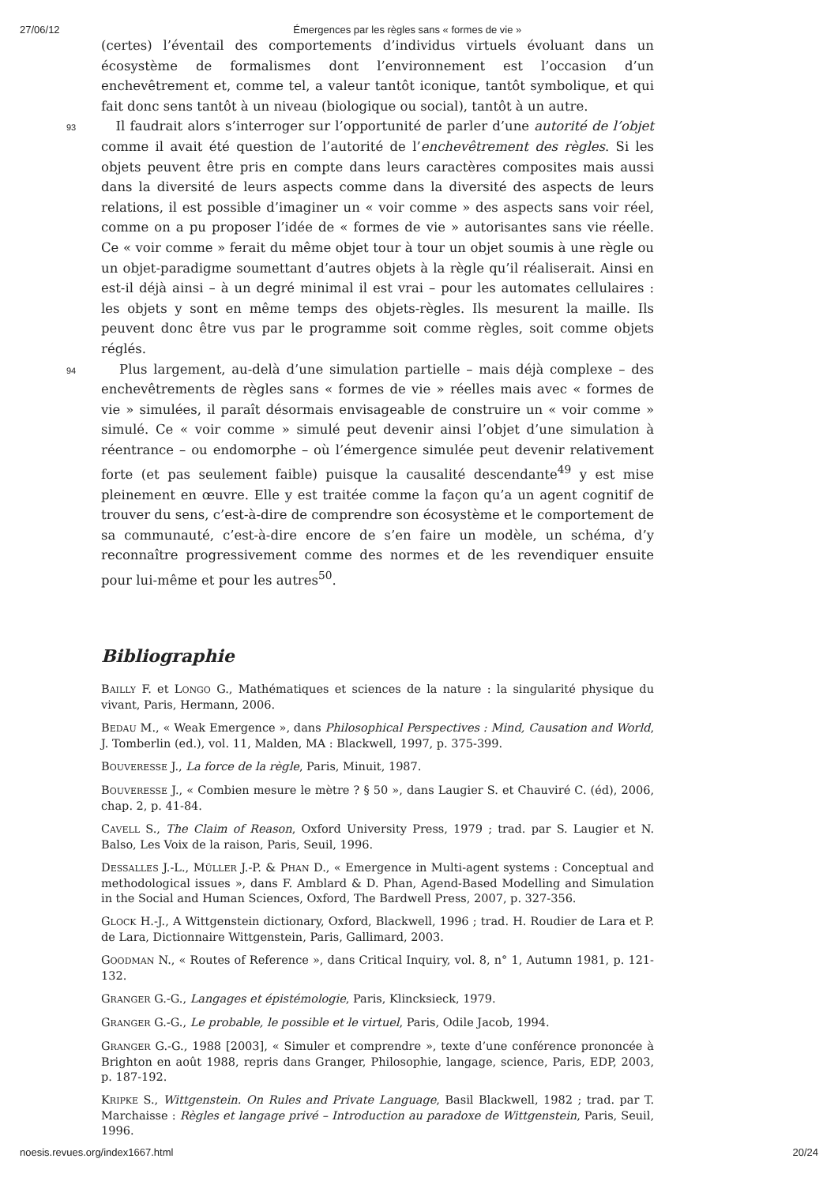27/06/12 Émergences par les règles sans « formes de vie »
(certes) l’éventail des comportements d’individus virtuels évoluant dans un écosystème de formalismes dont l’environnement est l’occasion d’un enchevêtrement et, comme tel, a valeur tantôt iconique, tantôt symbolique, et qui fait donc sens tantôt à un niveau (biologique ou social), tantôt à un autre.
93 Il faudrait alors s’interroger sur l’opportunité de parler d’une autorité de l’objet comme il avait été question de l’autorité de l’enchevêtrement des règles. Si les objets peuvent être pris en compte dans leurs caractères composites mais aussi dans la diversité de leurs aspects comme dans la diversité des aspects de leurs relations, il est possible d’imaginer un « voir comme » des aspects sans voir réel, comme on a pu proposer l’idée de « formes de vie » autorisantes sans vie réelle. Ce « voir comme » ferait du même objet tour à tour un objet soumis à une règle ou un objet-paradigme soumettant d’autres objets à la règle qu’il réaliserait. Ainsi en est-il déjà ainsi – à un degré minimal il est vrai – pour les automates cellulaires : les objets y sont en même temps des objets-règles. Ils mesurent la maille. Ils peuvent donc être vus par le programme soit comme règles, soit comme objets réglés.
94 Plus largement, au-delà d’une simulation partielle – mais déjà complexe – des enchevêtrements de règles sans « formes de vie » réelles mais avec « formes de vie » simulées, il paraît désormais envisageable de construire un « voir comme » simulé. Ce « voir comme » simulé peut devenir ainsi l’objet d’une simulation à réentrance – ou endomorphe – où l’émergence simulée peut devenir relativement forte (et pas seulement faible) puisque la causalité descendante<sup>49</sup> y est mise pleinement en œuvre. Elle y est traitée comme la façon qu’a un agent cognitif de trouver du sens, c’est-à-dire de comprendre son écosystème et le comportement de sa communauté, c’est-à-dire encore de s’en faire un modèle, un schéma, d’y reconnaître progressivement comme des normes et de les revendiquer ensuite pour lui-même et pour les autres<sup>50</sup>.
Bibliographie
BAILLY F. et LONGO G., Mathématiques et sciences de la nature : la singularité physique du vivant, Paris, Hermann, 2006.
BEDAU M., « Weak Emergence », dans Philosophical Perspectives : Mind, Causation and World, J. Tomberlin (ed.), vol. 11, Malden, MA : Blackwell, 1997, p. 375-399.
BOUVERESSE J., La force de la règle, Paris, Minuit, 1987.
BOUVERESSE J., « Combien mesure le mètre ? § 50 », dans Laugier S. et Chauviré C. (éd), 2006, chap. 2, p. 41-84.
CAVELL S., The Claim of Reason, Oxford University Press, 1979 ; trad. par S. Laugier et N. Balso, Les Voix de la raison, Paris, Seuil, 1996.
DESSALLES J.-L., MÜLLER J.-P. & PHAN D., « Emergence in Multi-agent systems : Conceptual and methodological issues », dans F. Amblard & D. Phan, Agend-Based Modelling and Simulation in the Social and Human Sciences, Oxford, The Bardwell Press, 2007, p. 327-356.
GLOCK H.-J., A Wittgenstein dictionary, Oxford, Blackwell, 1996 ; trad. H. Roudier de Lara et P. de Lara, Dictionnaire Wittgenstein, Paris, Gallimard, 2003.
GOODMAN N., « Routes of Reference », dans Critical Inquiry, vol. 8, n° 1, Autumn 1981, p. 121-132.
GRANGER G.-G., Langages et épistémologie, Paris, Klincksieck, 1979.
GRANGER G.-G., Le probable, le possible et le virtuel, Paris, Odile Jacob, 1994.
GRANGER G.-G., 1988 [2003], « Simuler et comprendre », texte d’une conférence prononcée à Brighton en août 1988, repris dans Granger, Philosophie, langage, science, Paris, EDP, 2003, p. 187-192.
KRIPKE S., Wittgenstein. On Rules and Private Language, Basil Blackwell, 1982 ; trad. par T. Marchaisse : Règles et langage privé – Introduction au paradoxe de Wittgenstein, Paris, Seuil, 1996.
noesis.revues.org/index1667.html 20/24